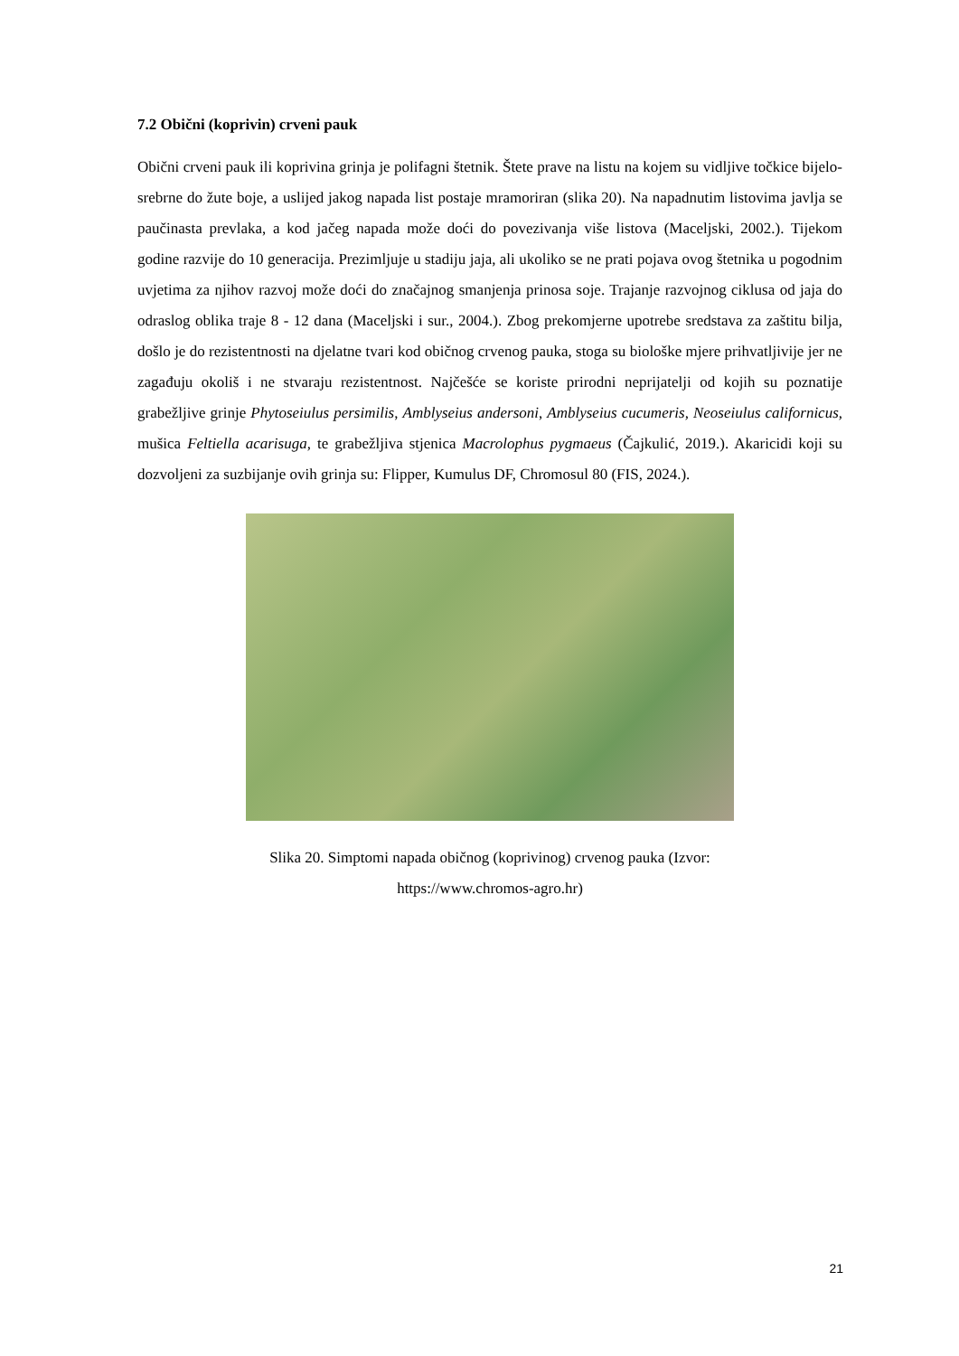7.2 Obični (koprivin) crveni pauk
Obični crveni pauk ili koprivina grinja je polifagni štetnik. Štete prave na listu na kojem su vidljive točkice bijelo-srebrne do žute boje, a uslijed jakog napada list postaje mramoriran (slika 20). Na napadnutim listovima javlja se paučinasta prevlaka, a kod jačeg napada može doći do povezivanja više listova (Maceljski, 2002.). Tijekom godine razvije do 10 generacija. Prezimljuje u stadiju jaja, ali ukoliko se ne prati pojava ovog štetnika u pogodnim uvjetima za njihov razvoj može doći do značajnog smanjenja prinosa soje. Trajanje razvojnog ciklusa od jaja do odraslog oblika traje 8 - 12 dana (Maceljski i sur., 2004.). Zbog prekomjerne upotrebe sredstava za zaštitu bilja, došlo je do rezistentnosti na djelatne tvari kod običnog crvenog pauka, stoga su biološke mjere prihvatljivije jer ne zagađuju okoliš i ne stvaraju rezistentnost. Najčešće se koriste prirodni neprijatelji od kojih su poznatije grabežljive grinje Phytoseiulus persimilis, Amblyseius andersoni, Amblyseius cucumeris, Neoseiulus californicus, mušica Feltiella acarisuga, te grabežljiva stjenica Macrolophus pygmaeus (Čajkulić, 2019.). Akaricidi koji su dozvoljeni za suzbijanje ovih grinja su: Flipper, Kumulus DF, Chromosul 80 (FIS, 2024.).
Slika 20. Simptomi napada običnog (koprivinog) crvenog pauka (Izvor:
https://www.chromos-agro.hr)
21